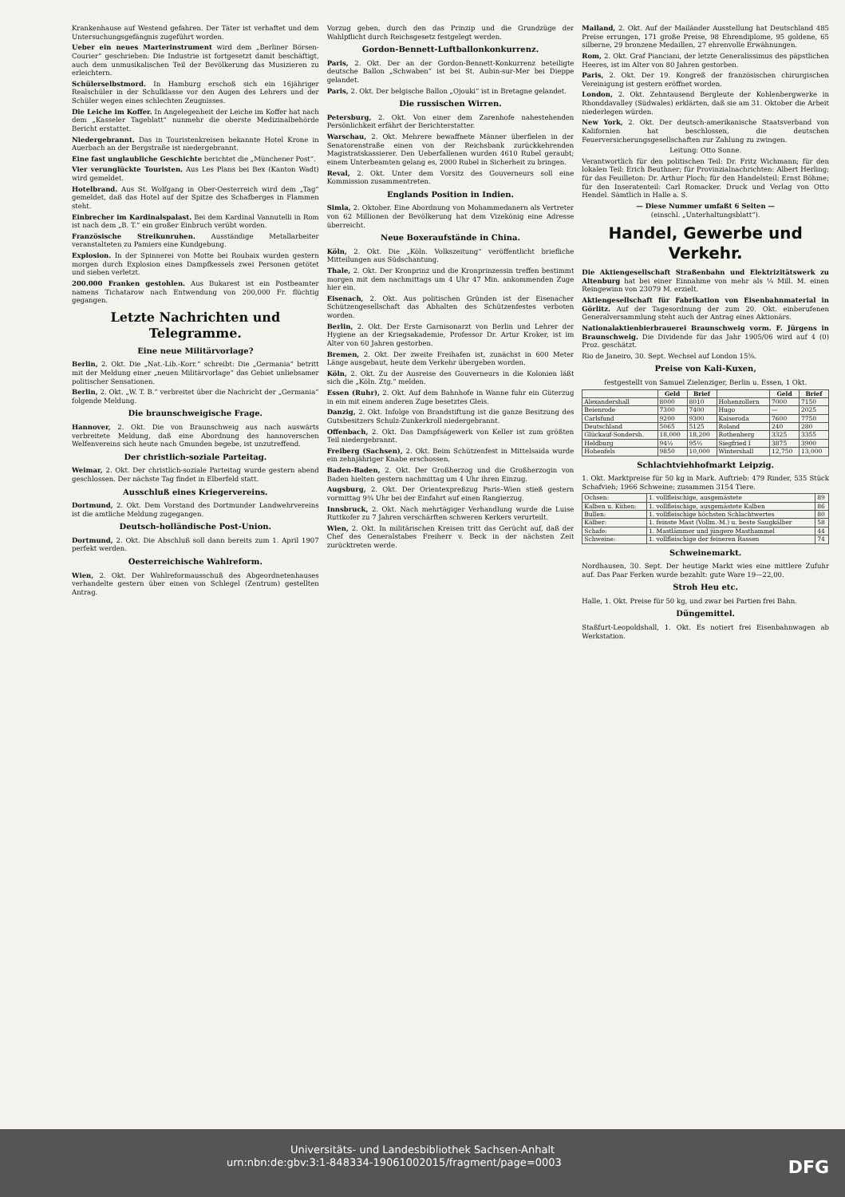Krankenhause auf Westend gefahren. Der Täter ist verhaftet und dem Untersuchungsgefängnis zugeführt worden.
Ueber ein neues Marterinstrument wird dem „Berliner Börsen-Courier“ geschrieben: Die Industrie ist fortgesetzt damit beschäftigt, auch dem unmusikalischen Teil der Bevölkerung das Musizieren zu erleichtern.
Schülerselbstmord. In Hamburg erschoß sich ein 16jähriger Realschüler in der Schulklasse vor den Augen des Lehrers und der Schüler wegen eines schlechten Zeugnisses.
Die Leiche im Koffer. In Angelegenheit der Leiche im Koffer hat nach dem „Kasseler Tageblatt“ nunmehr die oberste Medizinalbehörde Bericht erstattet.
Niedergebrannt. Das in Touristenkreisen bekannte Hotel Krone in Auerbach an der Bergstraße ist niedergebrannt.
Eine fast unglaubliche Geschichte berichtet die „Münchener Post“.
Vier verunglückte Touristen. Aus Les Plans bei Bex (Kanton Wadt) wird gemeldet.
Hotelbrand. Aus St. Wolfgang in Ober-Oesterreich wird dem „Tag“ gemeldet, daß das Hotel auf der Spitze des Schafberges in Flammen steht.
Einbrecher im Kardinalspalast. Bei dem Kardinal Vannutelli in Rom ist nach dem „B. T.“ ein großer Einbruch verübt worden.
Französische Streikunruhen. Ausständige Metallarbeiter veranstalteten zu Pamiers eine Kundgebung.
Explosion. In der Spinnerei von Motte bei Roubaix wurden gestern morgen durch Explosion eines Dampfkessels zwei Personen getötet und sieben verletzt.
200.000 Franken gestohlen. Aus Bukarest ist ein Postbeamter namens Tichatarow nach Entwendung von 200,000 Fr. flüchtig gegangen.
Letzte Nachrichten und Telegramme.
Eine neue Militärvorlage?
Berlin, 2. Okt. Die „Nat.-Lib.-Korr.“ schreibt: Die „Germania“ betritt mit der Meldung einer „neuen Militärvorlage“ das Gebiet unliebsamer politischer Sensationen.
Berlin, 2. Okt. „W. T. B.“ verbreitet über die Nachricht der „Germania“ folgende Meldung.
Die braunschweigische Frage.
Hannover, 2. Okt. Die von Braunschweig aus nach auswärts verbreitete Meldung, daß eine Abordnung des hannoverschen Welfenvereins sich heute nach Gmunden begebe, ist unzutreffend.
Der christlich-soziale Parteitag.
Weimar, 2. Okt. Der christlich-soziale Parteitag wurde gestern abend geschlossen. Der nächste Tag findet in Elberfeld statt.
Ausschluß eines Kriegervereins.
Dortmund, 2. Okt. Dem Vorstand des Dortmunder Landwehrvereins ist die amtliche Meldung zugegangen.
Deutsch-holländische Post-Union.
Dortmund, 2. Okt. Die Abschluß soll dann bereits zum 1. April 1907 perfekt werden.
Oesterreichische Wahlreform.
Wien, 2. Okt. Der Wahlreformausschuß des Abgeordnetenhauses verhandelte gestern über einen von Schlegel (Zentrum) gestellten Antrag.
Vorzug geben, durch den das Prinzip und die Grundzüge der Wahlpflicht durch Reichsgesetz festgelegt werden.
Gordon-Bennett-Luftballonkonkurrenz.
Paris, 2. Okt. Der an der Gordon-Bennett-Konkurrenz beteiligte deutsche Ballon „Schwaben“ ist bei St. Aubin-sur-Mer bei Dieppe gelandet.
Paris, 2. Okt. Der belgische Ballon „Ojouki“ ist in Bretagne gelandet.
Die russischen Wirren.
Petersburg, 2. Okt. Von einer dem Zarenhofe nahestehenden Persönlichkeit erfährt der Berichterstatter.
Warschau, 2. Okt. Mehrere bewaffnete Männer überfielen in der Senatorenstraße einen von der Reichsbank zurückkehrenden Magistratskassierer. Den Ueberfallenen wurden 4610 Rubel geraubt; einem Unterbeamten gelang es, 2000 Rubel in Sicherheit zu bringen.
Reval, 2. Okt. Unter dem Vorsitz des Gouverneurs soll eine Kommission zusammentreten.
Englands Position in Indien.
Simla, 2. Oktober. Eine Abordnung von Mohammedanern als Vertreter von 62 Millionen der Bevölkerung hat dem Vizekönig eine Adresse überreicht.
Neue Boxeraufstände in China.
Köln, 2. Okt. Die „Köln. Volkszeitung“ veröffentlicht briefliche Mitteilungen aus Südschantung.
Thale, 2. Okt. Der Kronprinz und die Kronprinzessin treffen bestimmt morgen mit dem nachmittags um 4 Uhr 47 Min. ankommenden Zuge hier ein.
Eisenach, 2. Okt. Aus politischen Gründen ist der Eisenacher Schützengesellschaft das Abhalten des Schützenfestes verboten worden.
Berlin, 2. Okt. Der Erste Garnisonarzt von Berlin und Lehrer der Hygiene an der Kriegsakademie, Professor Dr. Artur Kroker, ist im Alter von 60 Jahren gestorben.
Bremen, 2. Okt. Der zweite Freihafen ist, zunächst in 600 Meter Länge ausgebaut, heute dem Verkehr übergeben worden.
Köln, 2. Okt. Zu der Ausreise des Gouverneurs in die Kolonien läßt sich die „Köln. Ztg.“ melden.
Essen (Ruhr), 2. Okt. Auf dem Bahnhofe in Wanne fuhr ein Güterzug in ein mit einem anderen Zuge besetztes Gleis.
Danzig, 2. Okt. Infolge von Brandstiftung ist die ganze Besitzung des Gutsbesitzers Schulz-Zunkerkroll niedergebrannt.
Offenbach, 2. Okt. Das Dampfsägewerk von Keller ist zum größten Teil niedergebrannt.
Freiberg (Sachsen), 2. Okt. Beim Schützenfest in Mittelsaida wurde ein zehnjähriger Knabe erschossen.
Baden-Baden, 2. Okt. Der Großherzog und die Großherzogin von Baden hielten gestern nachmittag um 4 Uhr ihren Einzug.
Augsburg, 2. Okt. Der Orientexpreßzug Paris–Wien stieß gestern vormittag 9¾ Uhr bei der Einfahrt auf einen Rangierzug.
Innsbruck, 2. Okt. Nach mehrtägiger Verhandlung wurde die Luise Ruttkofer zu 7 Jahren verschärften schweren Kerkers verurteilt.
Wien, 2. Okt. In militärischen Kreisen tritt das Gerücht auf, daß der Chef des Generalstabes Freiherr v. Beck in der nächsten Zeit zurücktreten werde.
Mailand, 2. Okt. Auf der Mailänder Ausstellung hat Deutschland 485 Preise errungen, 171 große Preise, 98 Ehrendiplome, 95 goldene, 65 silberne, 29 bronzene Medaillen, 27 ehrenvolle Erwähnungen.
Rom, 2. Okt. Graf Pianciani, der letzte Generalissimus des päpstlichen Heeres, ist im Alter von 80 Jahren gestorben.
Paris, 2. Okt. Der 19. Kongreß der französischen chirurgischen Vereinigung ist gestern eröffnet worden.
London, 2. Okt. Zehntausend Bergleute der Kohlenbergwerke in Rhonddavalley (Südwales) erklärten, daß sie am 31. Oktober die Arbeit niederlegen würden.
New York, 2. Okt. Der deutsch-amerikanische Staatsverband von Kalifornien hat beschlossen, die deutschen Feuerversicherungsgesellschaften zur Zahlung zu zwingen.
Leitung: Otto Sonne.
Verantwortlich für den politischen Teil: Dr. Fritz Wichmann; für den lokalen Teil: Erich Beuthner; für Provinzialnachrichten: Albert Herling; für das Feuilleton: Dr. Arthur Ploch; für den Handelsteil: Ernst Böhme; für den Inseratenteil: Carl Romacker. Druck und Verlag von Otto Hendel. Sämtlich in Halle a. S.
— Diese Nummer umfaßt 6 Seiten —
(einschl. „Unterhaltungsblatt“).
Handel, Gewerbe und Verkehr.
Die Aktiengesellschaft Straßenbahn und Elektrizitätswerk zu Altenburg hat bei einer Einnahme von mehr als ¼ Mill. M. einen Reingewinn von 23079 M. erzielt.
Aktiengesellschaft für Fabrikation von Eisenbahnmaterial in Görlitz. Auf der Tagesordnung der zum 20. Okt. einberufenen Generalversammlung steht auch der Antrag eines Aktionärs.
Nationalaktienbierbrauerei Braunschweig vorm. F. Jürgens in Braunschweig. Die Dividende für das Jahr 1905/06 wird auf 4 (0) Proz. geschätzt.
Rio de Janeiro, 30. Sept. Wechsel auf London 15⅝.
Preise von Kali-Kuxen,
festgestellt von Samuel Zielenziger, Berlin u. Essen, 1 Okt.
| | Geld | Brief | | Geld | Brief |
| --- | --- | --- | --- | --- | --- |
| Alexandershall | 8000 | 8010 | Hohenzollern | 7000 | 7150 |
| Beienrode | 7300 | 7400 | Hugo | — | 2025 |
| Carlsfund | 9200 | 9300 | Kaiseroda | 7600 | 7750 |
| Deutschland | 5065 | 5125 | Roland | 240 | 280 |
| Glückauf-Sondersh. | 18,000 | 18,200 | Rothenberg | 3325 | 3355 |
| Heldburg | 94½ | 95½ | Siegfried I | 3875 | 3900 |
| Hohenfels | 9850 | 10,000 | Wintershall | 12,750 | 13,000 |
Schlachtviehhofmarkt Leipzig.
1. Okt. Marktpreise für 50 kg in Mark. Auftrieb: 479 Rinder, 535 Stück Schafvieh; 1966 Schweine; zusammen 3154 Tiere.
| Ochsen: | 1. vollfleischige, ausgemästete | 89 |
| Kalben u. Kühen: | 1. vollfleischige, ausgemästete Kalben | 86 |
| Bullen: | 1. vollfleischige höchsten Schlachtwertes | 80 |
| Kälber: | 1. feinste Mast (Vollm.-M.) u. beste Saugkälber | 58 |
| Schafe: | 1. Mastlämmer und jüngere Masthammel | 44 |
| Schweine: | 1. vollfleischige der feineren Rassen | 74 |
Schweinemarkt.
Nordhausen, 30. Sept. Der heutige Markt wies eine mittlere Zufuhr auf. Das Paar Ferken wurde bezahlt: gute Ware 19—22,00.
Stroh Heu etc.
Halle, 1. Okt. Preise für 50 kg, und zwar bei Partien frei Bahn.
Düngemittel.
Staßfurt-Leopoldshall, 1. Okt. Es notiert frei Eisenbahnwagen ab Werkstation.
Universitäts- und Landesbibliothek Sachsen-Anhalt
urn:nbn:de:gbv:3:1-848334-19061002015/fragment/page=0003 DFG